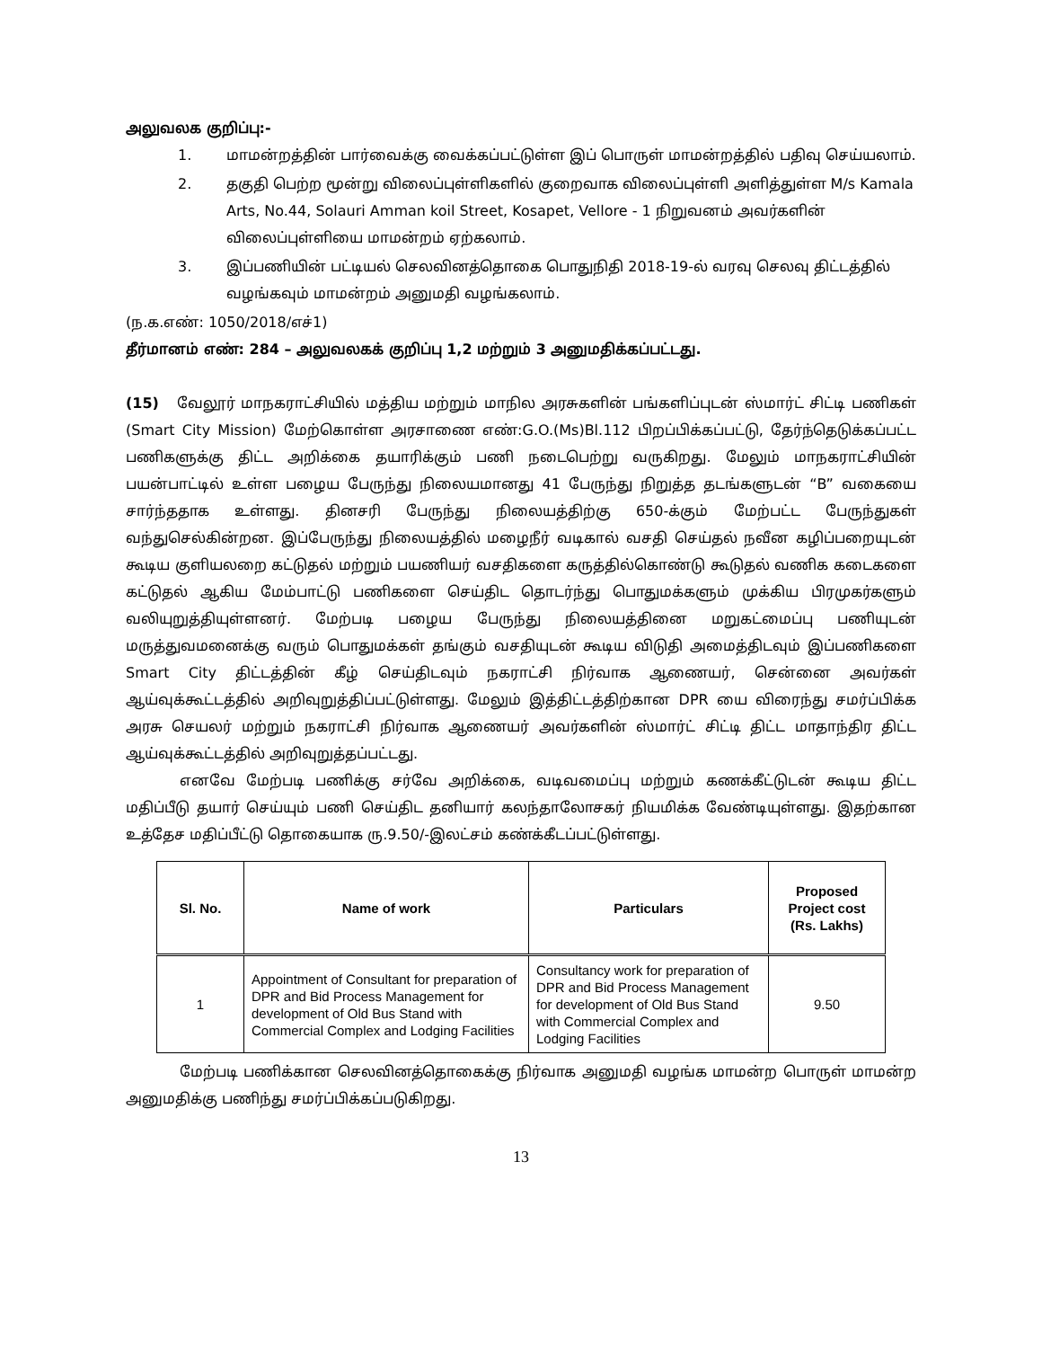அலுவலக குறிப்பு:-
1. மாமன்றத்தின் பார்வைக்கு வைக்கப்பட்டுள்ள இப் பொருள் மாமன்றத்தில் பதிவு செய்யலாம்.
2. தகுதி பெற்ற மூன்று விலைப்புள்ளிகளில் குறைவாக விலைப்புள்ளி அளித்துள்ள M/s Kamala Arts, No.44, Solauri Amman koil Street, Kosapet, Vellore - 1 நிறுவனம் அவர்களின் விலைப்புள்ளியை மாமன்றம் ஏற்கலாம்.
3. இப்பணியின் பட்டியல் செலவினத்தொகை பொதுநிதி 2018-19-ல் வரவு செலவு திட்டத்தில் வழங்கவும் மாமன்றம் அனுமதி வழங்கலாம்.
(ந.க.எண்: 1050/2018/எச்1)
தீர்மானம் எண்: 284 – அலுவலகக் குறிப்பு 1,2 மற்றும் 3 அனுமதிக்கப்பட்டது.
(15) வேலூர் மாநகராட்சியில் மத்திய மற்றும் மாநில அரசுகளின் பங்களிப்புடன் ஸ்மார்ட் சிட்டி பணிகள் (Smart City Mission) மேற்கொள்ள அரசாணை எண்:G.O.(Ms)Bl.112 பிறப்பிக்கப்பட்டு, தேர்ந்தெடுக்கப்பட்ட பணிகளுக்கு திட்ட அறிக்கை தயாரிக்கும் பணி நடைபெற்று வருகிறது. மேலும் மாநகராட்சியின் பயன்பாட்டில் உள்ள பழைய பேருந்து நிலையமானது 41 பேருந்து நிறுத்த தடங்களுடன் “B” வகையை சார்ந்ததாக உள்ளது. தினசரி பேருந்து நிலையத்திற்கு 650-க்கும் மேற்பட்ட பேருந்துகள் வந்துசெல்கின்றன. இப்பேருந்து நிலையத்தில் மழைநீர் வடிகால் வசதி செய்தல் நவீன கழிப்பறையுடன் கூடிய குளியலறை கட்டுதல் மற்றும் பயணியர் வசதிகளை கருத்தில்கொண்டு கூடுதல் வணிக கடைகளை கட்டுதல் ஆகிய மேம்பாட்டு பணிகளை செய்திட தொடர்ந்து பொதுமக்களும் முக்கிய பிரமுகர்களும் வலியுறுத்தியுள்ளனர். மேற்படி பழைய பேருந்து நிலையத்தினை மறுகட்மைப்பு பணியுடன் மருத்துவமனைக்கு வரும் பொதுமக்கள் தங்கும் வசதியுடன் கூடிய விடுதி அமைத்திடவும் இப்பணிகளை Smart City திட்டத்தின் கீழ் செய்திடவும் நகராட்சி நிர்வாக ஆணையர், சென்னை அவர்கள் ஆய்வுக்கூட்டத்தில் அறிவுறுத்திப்பட்டுள்ளது. மேலும் இத்திட்டத்திற்கான DPR யை விரைந்து சமர்ப்பிக்க அரசு செயலர் மற்றும் நகராட்சி நிர்வாக ஆணையர் அவர்களின் ஸ்மார்ட் சிட்டி திட்ட மாதாந்திர திட்ட ஆய்வுக்கூட்டத்தில் அறிவுறுத்தப்பட்டது.
எனவே மேற்படி பணிக்கு சர்வே அறிக்கை, வடிவமைப்பு மற்றும் கணக்கீட்டுடன் கூடிய திட்ட மதிப்பீடு தயார் செய்யும் பணி செய்திட தனியார் கலந்தாலோசகர் நியமிக்க வேண்டியுள்ளது. இதற்கான உத்தேச மதிப்பீட்டு தொகையாக ரு.9.50/-இலட்சம் கண்க்கீடப்பட்டுள்ளது.
| Sl. No. | Name of work | Particulars | Proposed Project cost (Rs. Lakhs) |
| --- | --- | --- | --- |
| 1 | Appointment of Consultant for preparation of DPR and Bid Process Management for development of Old Bus Stand with Commercial Complex and Lodging Facilities | Consultancy work for preparation of DPR and Bid Process Management for development of Old Bus Stand with Commercial Complex and Lodging Facilities | 9.50 |
மேற்படி பணிக்கான செலவினத்தொகைக்கு நிர்வாக அனுமதி வழங்க மாமன்ற பொருள் மாமன்ற அனுமதிக்கு பணிந்து சமர்ப்பிக்கப்படுகிறது.
13